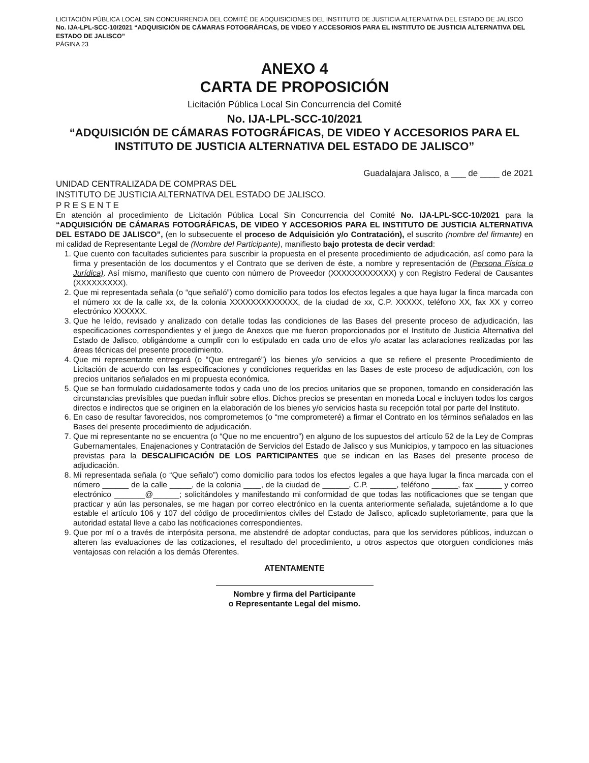LICITACIÓN PÚBLICA LOCAL SIN CONCURRENCIA DEL COMITÉ DE ADQUISICIONES DEL INSTITUTO DE JUSTICIA ALTERNATIVA DEL ESTADO DE JALISCO No. IJA-LPL-SCC-10/2021 “ADQUISICIÓN DE CÁMARAS FOTOGRÁFICAS, DE VIDEO Y ACCESORIOS PARA EL INSTITUTO DE JUSTICIA ALTERNATIVA DEL ESTADO DE JALISCO”
PÁGINA 23
ANEXO 4
CARTA DE PROPOSICIÓN
Licitación Pública Local Sin Concurrencia del Comité
No. IJA-LPL-SCC-10/2021
“ADQUISICIÓN DE CÁMARAS FOTOGRÁFICAS, DE VIDEO Y ACCESORIOS PARA EL INSTITUTO DE JUSTICIA ALTERNATIVA DEL ESTADO DE JALISCO”
Guadalajara Jalisco, a ___ de ____ de 2021
UNIDAD CENTRALIZADA DE COMPRAS DEL
INSTITUTO DE JUSTICIA ALTERNATIVA DEL ESTADO DE JALISCO.
P R E S E N T E
En atención al procedimiento de Licitación Pública Local Sin Concurrencia del Comité No. IJA-LPL-SCC-10/2021 para la “ADQUISICIÓN DE CÁMARAS FOTOGRÁFICAS, DE VIDEO Y ACCESORIOS PARA EL INSTITUTO DE JUSTICIA ALTERNATIVA DEL ESTADO DE JALISCO”, (en lo subsecuente el proceso de Adquisición y/o Contratación), el suscrito (nombre del firmante) en mi calidad de Representante Legal de (Nombre del Participante), manifiesto bajo protesta de decir verdad:
1. Que cuento con facultades suficientes para suscribir la propuesta en el presente procedimiento de adjudicación, así como para la firma y presentación de los documentos y el Contrato que se deriven de éste, a nombre y representación de (Persona Física o Jurídica). Así mismo, manifiesto que cuento con número de Proveedor (XXXXXXXXXXXX) y con Registro Federal de Causantes (XXXXXXXXX).
2. Que mi representada señala (o “que señaló”) como domicilio para todos los efectos legales a que haya lugar la finca marcada con el número xx de la calle xx, de la colonia XXXXXXXXXXXXX, de la ciudad de xx, C.P. XXXXX, teléfono XX, fax XX y correo electrónico XXXXXX.
3. Que he leído, revisado y analizado con detalle todas las condiciones de las Bases del presente proceso de adjudicación, las especificaciones correspondientes y el juego de Anexos que me fueron proporcionados por el Instituto de Justicia Alternativa del Estado de Jalisco, obligándome a cumplir con lo estipulado en cada uno de ellos y/o acatar las aclaraciones realizadas por las áreas técnicas del presente procedimiento.
4. Que mi representante entregará (o “Que entregaré”) los bienes y/o servicios a que se refiere el presente Procedimiento de Licitación de acuerdo con las especificaciones y condiciones requeridas en las Bases de este proceso de adjudicación, con los precios unitarios señalados en mi propuesta económica.
5. Que se han formulado cuidadosamente todos y cada uno de los precios unitarios que se proponen, tomando en consideración las circunstancias previsibles que puedan influir sobre ellos. Dichos precios se presentan en moneda Local e incluyen todos los cargos directos e indirectos que se originen en la elaboración de los bienes y/o servicios hasta su recepción total por parte del Instituto.
6. En caso de resultar favorecidos, nos comprometemos (o “me comprometeré) a firmar el Contrato en los términos señalados en las Bases del presente procedimiento de adjudicación.
7. Que mi representante no se encuentra (o “Que no me encuentro”) en alguno de los supuestos del artículo 52 de la Ley de Compras Gubernamentales, Enajenaciones y Contratación de Servicios del Estado de Jalisco y sus Municipios, y tampoco en las situaciones previstas para la DESCALIFICACIÓN DE LOS PARTICIPANTES que se indican en las Bases del presente proceso de adjudicación.
8. Mi representada señala (o “Que señalo”) como domicilio para todos los efectos legales a que haya lugar la finca marcada con el número ______ de la calle _____, de la colonia ____, de la ciudad de ______, C.P. ______, teléfono ______, fax ______ y correo electrónico _______@______; solicitándoles y manifestando mi conformidad de que todas las notificaciones que se tengan que practicar y aún las personales, se me hagan por correo electrónico en la cuenta anteriormente señalada, sujetándome a lo que estable el artículo 106 y 107 del código de procedimientos civiles del Estado de Jalisco, aplicado supletoriamente, para que la autoridad estatal lleve a cabo las notificaciones correspondientes.
9. Que por mí o a través de interpósita persona, me abstendré de adoptar conductas, para que los servidores públicos, induzcan o alteren las evaluaciones de las cotizaciones, el resultado del procedimiento, u otros aspectos que otorguen condiciones más ventajosas con relación a los demás Oferentes.
ATENTAMENTE
Nombre y firma del Participante
o Representante Legal del mismo.